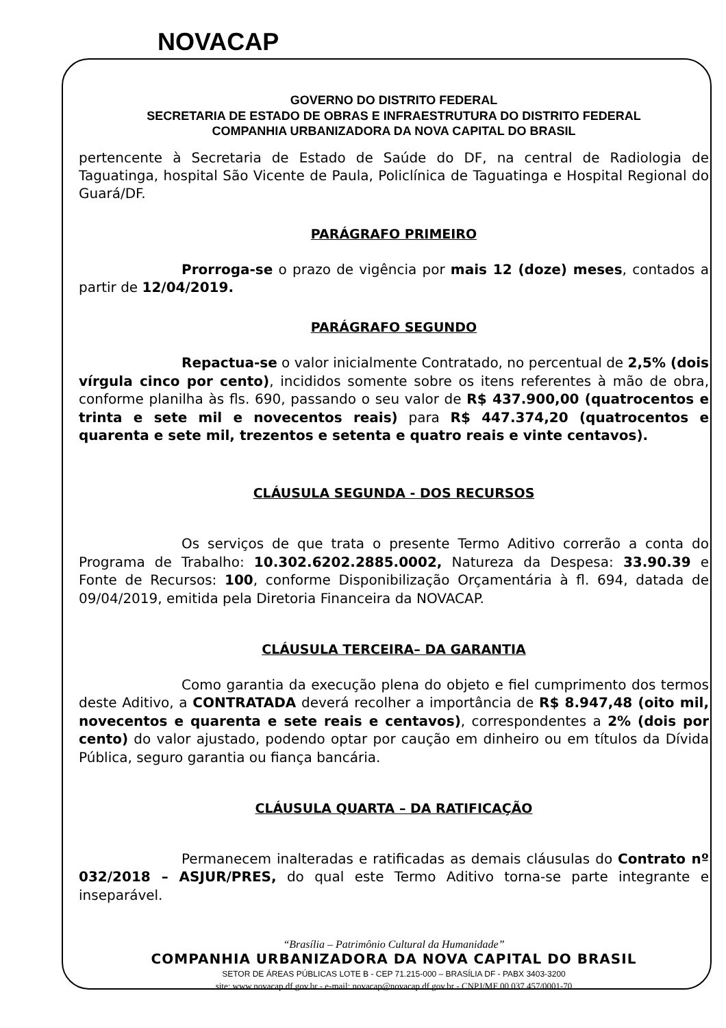NOVACAP
GOVERNO DO DISTRITO FEDERAL
SECRETARIA DE ESTADO DE OBRAS E INFRAESTRUTURA DO DISTRITO FEDERAL
COMPANHIA URBANIZADORA DA NOVA CAPITAL DO BRASIL
pertencente à Secretaria de Estado de Saúde do DF, na central de Radiologia de Taguatinga, hospital São Vicente de Paula, Policlínica de Taguatinga e Hospital Regional do Guará/DF.
PARÁGRAFO PRIMEIRO
Prorroga-se o prazo de vigência por mais 12 (doze) meses, contados a partir de 12/04/2019.
PARÁGRAFO SEGUNDO
Repactua-se o valor inicialmente Contratado, no percentual de 2,5% (dois vírgula cinco por cento), incididos somente sobre os itens referentes à mão de obra, conforme planilha às fls. 690, passando o seu valor de R$ 437.900,00 (quatrocentos e trinta e sete mil e novecentos reais) para R$ 447.374,20 (quatrocentos e quarenta e sete mil, trezentos e setenta e quatro reais e vinte centavos).
CLÁUSULA SEGUNDA - DOS RECURSOS
Os serviços de que trata o presente Termo Aditivo correrão a conta do Programa de Trabalho: 10.302.6202.2885.0002, Natureza da Despesa: 33.90.39 e Fonte de Recursos: 100, conforme Disponibilização Orçamentária à fl. 694, datada de 09/04/2019, emitida pela Diretoria Financeira da NOVACAP.
CLÁUSULA TERCEIRA– DA GARANTIA
Como garantia da execução plena do objeto e fiel cumprimento dos termos deste Aditivo, a CONTRATADA deverá recolher a importância de R$ 8.947,48 (oito mil, novecentos e quarenta e sete reais e centavos), correspondentes a 2% (dois por cento) do valor ajustado, podendo optar por caução em dinheiro ou em títulos da Dívida Pública, seguro garantia ou fiança bancária.
CLÁUSULA QUARTA – DA RATIFICAÇÃO
Permanecem inalteradas e ratificadas as demais cláusulas do Contrato nº 032/2018 – ASJUR/PRES, do qual este Termo Aditivo torna-se parte integrante e inseparável.
“Brasília – Patrimônio Cultural da Humanidade”
COMPANHIA URBANIZADORA DA NOVA CAPITAL DO BRASIL
SETOR DE ÁREAS PÚBLICAS LOTE B - CEP 71.215-000 – BRASÍLIA DF - PABX 3403-3200
site: www.novacap.df.gov.br - e-mail: novacap@novacap.df.gov.br - CNPJ/MF 00.037.457/0001-70